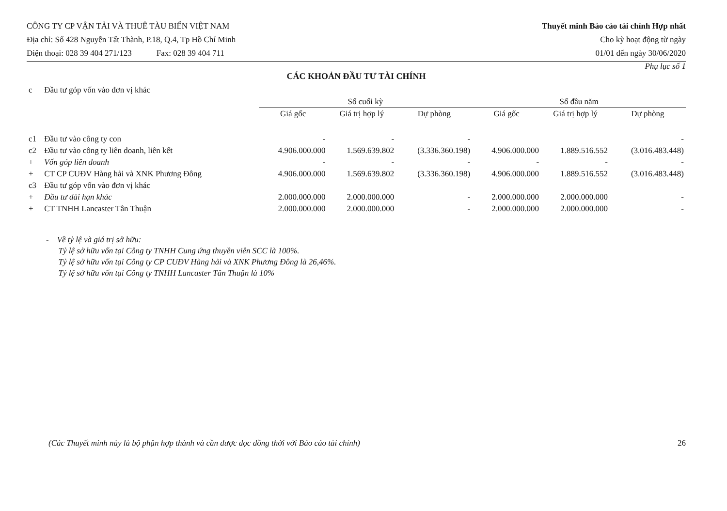CÔNG TY CP VẬN TẢI VÀ THUÊ TÀU BIỂN VIỆT NAM
Địa chỉ: Số 428 Nguyễn Tất Thành, P.18, Q.4, Tp Hồ Chí Minh
Điện thoại: 028 39 404 271/123 Fax: 028 39 404 711
Thuyết minh Báo cáo tài chính Hợp nhất
Cho kỳ hoạt động từ ngày
01/01 đến ngày 30/06/2020
Phụ lục số 1
CÁC KHOẢN ĐẦU TƯ TÀI CHÍNH
| c | Đầu tư góp vốn vào đơn vị khác | | | | | | |
| | | Số cuối kỳ | | | Số đầu năm | | |
| | | Giá gốc | Giá trị hợp lý | Dự phòng | Giá gốc | Giá trị hợp lý | Dự phòng |
| c1 | Đầu tư vào công ty con | - | - | - | | | - |
| c2 | Đầu tư vào công ty liên doanh, liên kết | 4.906.000.000 | 1.569.639.802 | (3.336.360.198) | 4.906.000.000 | 1.889.516.552 | (3.016.483.448) |
| + | Vốn góp liên doanh | - | - | - | - | - | - |
| + | CT CP CUĐV Hàng hải và XNK Phương Đông | 4.906.000.000 | 1.569.639.802 | (3.336.360.198) | 4.906.000.000 | 1.889.516.552 | (3.016.483.448) |
| c3 | Đầu tư góp vốn vào đơn vị khác | | | | | | |
| + | Đầu tư dài hạn khác | 2.000.000.000 | 2.000.000.000 | - | 2.000.000.000 | 2.000.000.000 | - |
| + | CT TNHH Lancaster Tân Thuận | 2.000.000.000 | 2.000.000.000 | - | 2.000.000.000 | 2.000.000.000 | - |
- Về tỷ lệ và giá trị sở hữu:
Tỷ lệ sở hữu vốn tại Công ty TNHH Cung ứng thuyền viên SCC là 100%.
Tỷ lệ sở hữu vốn tại Công ty CP CUĐV Hàng hải và XNK Phương Đông là 26,46%.
Tỷ lệ sở hữu vốn tại Công ty TNHH Lancaster Tân Thuận là 10%
(Các Thuyết minh này là bộ phận hợp thành và cần được đọc đồng thời với Báo cáo tài chính) 26